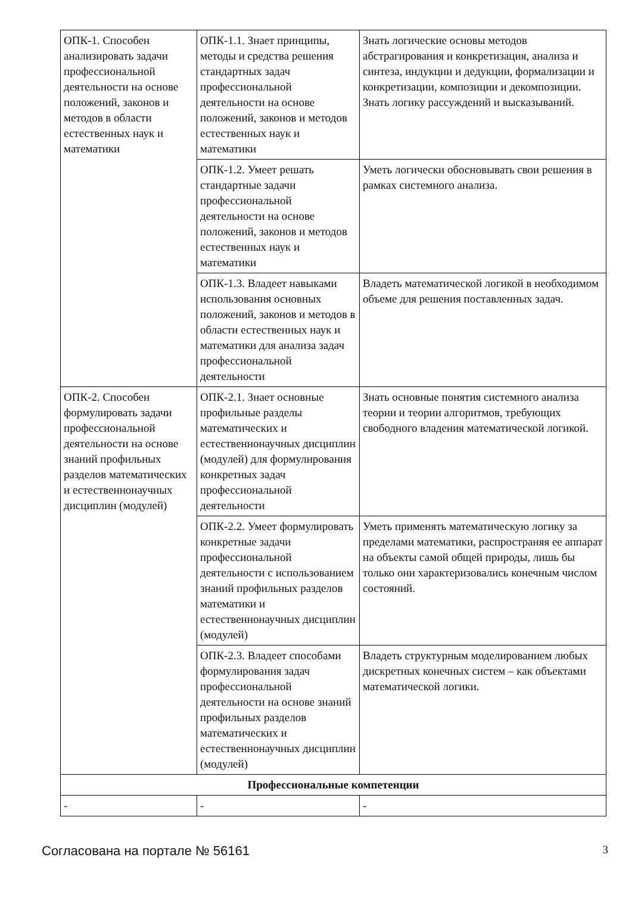| ОПК-1. Способен анализировать задачи профессиональной деятельности на основе положений, законов и методов в области естественных наук и математики | ОПК-1.1. Знает принципы, методы и средства решения стандартных задач профессиональной деятельности на основе положений, законов и методов естественных наук и математики | Знать логические основы методов абстрагирования и конкретизация, анализа и синтеза, индукции и дедукции, формализации и конкретизации, композиции и декомпозиции. Знать логику рассуждений и высказываний. |
| | ОПК-1.2. Умеет решать стандартные задачи профессиональной деятельности на основе положений, законов и методов естественных наук и математики | Уметь логически обосновывать свои решения в рамках системного анализа. |
| | ОПК-1.3. Владеет навыками использования основных положений, законов и методов в области естественных наук и математики для анализа задач профессиональной деятельности | Владеть математической логикой в необходимом объеме для решения поставленных задач. |
| ОПК-2. Способен формулировать задачи профессиональной деятельности на основе знаний профильных разделов математических и естественнонаучных дисциплин (модулей) | ОПК-2.1. Знает основные профильные разделы математических и естественнонаучных дисциплин (модулей) для формулирования конкретных задач профессиональной деятельности | Знать основные понятия системного анализа теории и теории алгоритмов, требующих свободного владения математической логикой. |
| | ОПК-2.2. Умеет формулировать конкретные задачи профессиональной деятельности с использованием знаний профильных разделов математики и естественнонаучных дисциплин (модулей) | Уметь применять математическую логику за пределами математики, распространяя ее аппарат на объекты самой общей природы, лишь бы только они характеризовались конечным числом состояний. |
| | ОПК-2.3. Владеет способами формулирования задач профессиональной деятельности на основе знаний профильных разделов математических и естественнонаучных дисциплин (модулей) | Владеть структурным моделированием любых дискретных конечных систем – как объектами математической логики. |
| Профессиональные компетенции | | |
| - | - | - |
Согласована на портале № 56161 3